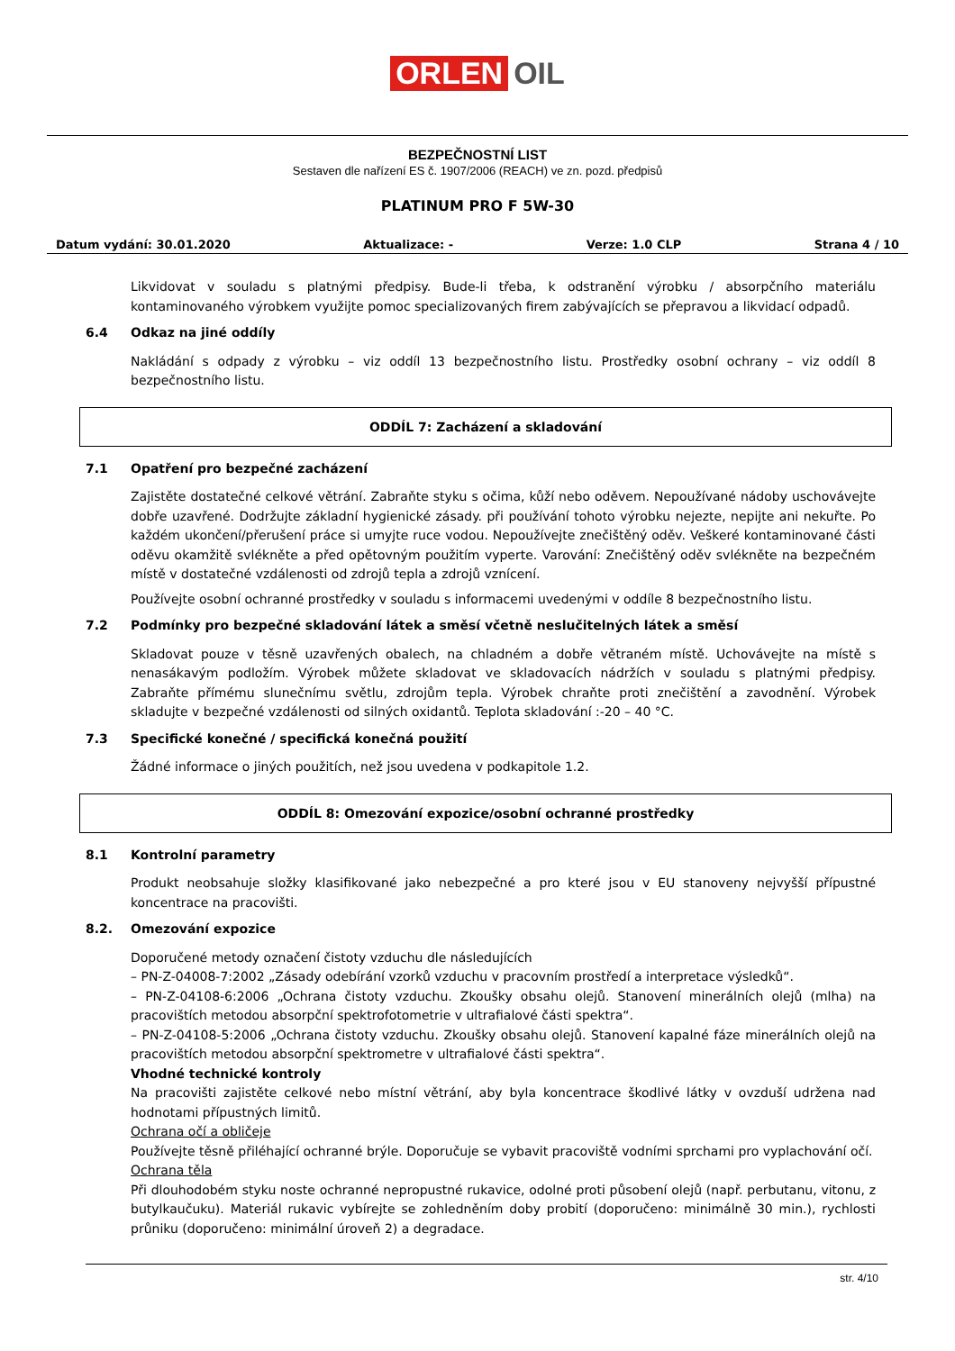ORLEN OIL
BEZPEČNOSTNÍ LIST
Sestaven dle nařízení ES č. 1907/2006 (REACH) ve zn. pozd. předpisů
PLATINUM PRO F 5W-30
Datum vydání: 30.01.2020 Aktualizace: - Verze: 1.0 CLP Strana 4 / 10
Likvidovat v souladu s platnými předpisy. Bude-li třeba, k odstranění výrobku / absorpčního materiálu kontaminovaného výrobkem využijte pomoc specializovaných firem zabývajících se přepravou a likvidací odpadů.
6.4 Odkaz na jiné oddíly
Nakládání s odpady z výrobku – viz oddíl 13 bezpečnostního listu. Prostředky osobní ochrany – viz oddíl 8 bezpečnostního listu.
ODDÍL 7: Zacházení a skladování
7.1 Opatření pro bezpečné zacházení
Zajistěte dostatečné celkové větrání. Zabraňte styku s očima, kůží nebo oděvem. Nepoužívané nádoby uschovávejte dobře uzavřené. Dodržujte základní hygienické zásady. při používání tohoto výrobku nejezte, nepijte ani nekuřte. Po každém ukončení/přerušení práce si umyjte ruce vodou. Nepoužívejte znečištěný oděv. Veškeré kontaminované části oděvu okamžitě svlékněte a před opětovným použitím vyperte. Varování: Znečištěný oděv svlékněte na bezpečném místě v dostatečné vzdálenosti od zdrojů tepla a zdrojů vznícení.
Používejte osobní ochranné prostředky v souladu s informacemi uvedenými v oddíle 8 bezpečnostního listu.
7.2 Podmínky pro bezpečné skladování látek a směsí včetně neslučitelných látek a směsí
Skladovat pouze v těsně uzavřených obalech, na chladném a dobře větraném místě. Uchovávejte na místě s nenasákavým podložím. Výrobek můžete skladovat ve skladovacích nádržích v souladu s platnými předpisy. Zabraňte přímému slunečnímu světlu, zdrojům tepla. Výrobek chraňte proti znečištění a zavodnění. Výrobek skladujte v bezpečné vzdálenosti od silných oxidantů. Teplota skladování :-20 – 40 °C.
7.3 Specifické konečné / specifická konečná použití
Žádné informace o jiných použitích, než jsou uvedena v podkapitole 1.2.
ODDÍL 8: Omezování expozice/osobní ochranné prostředky
8.1 Kontrolní parametry
Produkt neobsahuje složky klasifikované jako nebezpečné a pro které jsou v EU stanoveny nejvyšší přípustné koncentrace na pracovišti.
8.2. Omezování expozice
Doporučené metody označení čistoty vzduchu dle následujících
– PN-Z-04008-7:2002 „Zásady odebírání vzorků vzduchu v pracovním prostředí a interpretace výsledků“.
– PN-Z-04108-6:2006 „Ochrana čistoty vzduchu. Zkoušky obsahu olejů. Stanovení minerálních olejů (mlha) na pracovištích metodou absorpční spektrofotometrie v ultrafialové části spektra“.
– PN-Z-04108-5:2006 „Ochrana čistoty vzduchu. Zkoušky obsahu olejů. Stanovení kapalné fáze minerálních olejů na pracovištích metodou absorpční spektrometre v ultrafialové části spektra“.
Vhodné technické kontroly
Na pracovišti zajistěte celkové nebo místní větrání, aby byla koncentrace škodlivé látky v ovzduší udržena nad hodnotami přípustných limitů.
Ochrana očí a obličeje
Používejte těsně přiléhající ochranné brýle. Doporučuje se vybavit pracoviště vodními sprchami pro vyplachování očí.
Ochrana těla
Při dlouhodobém styku noste ochranné nepropustné rukavice, odolné proti působení olejů (např. perbutanu, vitonu, z butylkaučuku). Materiál rukavic vybírejte se zohledněním doby probití (doporučeno: minimálně 30 min.), rychlosti průniku (doporučeno: minimální úroveň 2) a degradace.
str. 4/10